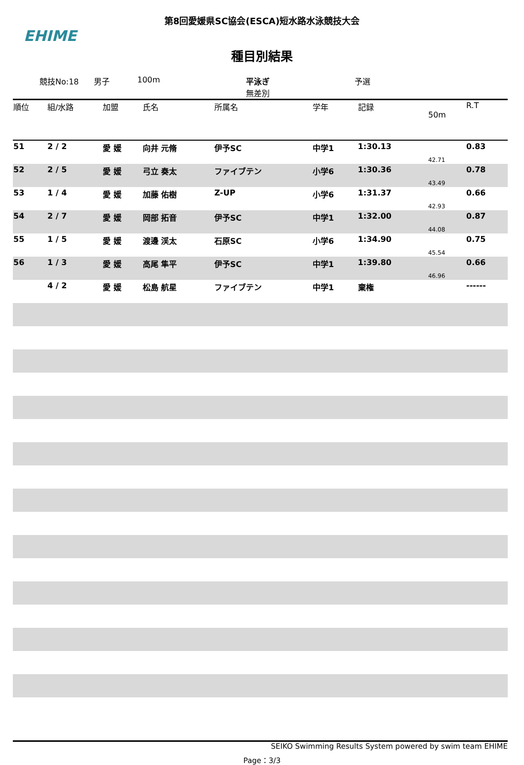第8回愛媛県SC協会(ESCA)短水路水泳競技大会
EHIME
種目別結果
競技No:18 男子 100m 平泳ぎ
無差別 予選
| 順位 | 組/水路 | 加盟 | 氏名 | 所属名 | 学年 | 記録 | 50m | R.T |
| --- | --- | --- | --- | --- | --- | --- | --- | --- |
| 51 | 2 / 2 | 愛 媛 | 向井 元脩 | 伊予SC | 中学1 | 1:30.13 | 42.71 | 0.83 |
| 52 | 2 / 5 | 愛 媛 | 弓立 奏太 | ファイブテン | 小学6 | 1:30.36 | 43.49 | 0.78 |
| 53 | 1 / 4 | 愛 媛 | 加藤 佑樹 | Z-UP | 小学6 | 1:31.37 | 42.93 | 0.66 |
| 54 | 2 / 7 | 愛 媛 | 岡部 拓音 | 伊予SC | 中学1 | 1:32.00 | 44.08 | 0.87 |
| 55 | 1 / 5 | 愛 媛 | 渡邊 渓太 | 石原SC | 小学6 | 1:34.90 | 45.54 | 0.75 |
| 56 | 1 / 3 | 愛 媛 | 高尾 隼平 | 伊予SC | 中学1 | 1:39.80 | 46.96 | 0.66 |
| | 4 / 2 | 愛 媛 | 松島 航星 | ファイブテン | 中学1 | 棄権 | | ------ |
SEIKO Swimming Results System powered by swim team EHIME
Page：3/3